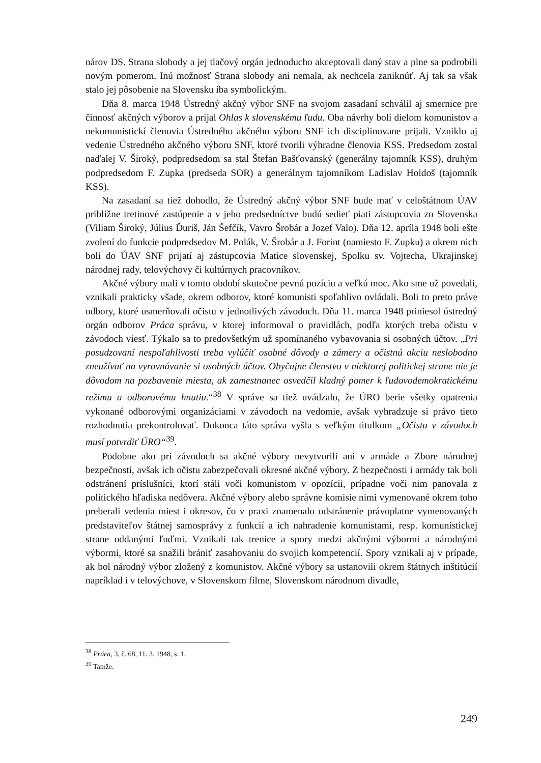nárov DS. Strana slobody a jej tlačový orgán jednoducho akceptovali daný stav a plne sa podrobili novým pomerom. Inú možnosť Strana slobody ani nemala, ak nechcela zaniknúť. Aj tak sa však stalo jej pôsobenie na Slovensku iba symbolickým.
Dňa 8. marca 1948 Ústredný akčný výbor SNF na svojom zasadaní schválil aj smernice pre činnosť akčných výborov a prijal Ohlas k slovenskému ľudu. Oba návrhy boli dielom komunistov a nekomunistickí členovia Ústredného akčného výboru SNF ich disciplinovane prijali. Vzniklo aj vedenie Ústredného akčného výboru SNF, ktoré tvorili výhradne členovia KSS. Predsedom zostal naďalej V. Široký, podpredsedom sa stal Štefan Bašťovanský (generálny tajomník KSS), druhým podpredsedom F. Zupka (predseda SOR) a generálnym tajomníkom Ladislav Holdoš (tajomník KSS).
Na zasadaní sa tiež dohodlo, že Ústredný akčný výbor SNF bude mať v celoštátnom ÚAV približne tretinové zastúpenie a v jeho predsedníctve budú sedieť piati zástupcovia zo Slovenska (Viliam Široký, Július Ďuriš, Ján Šefčík, Vavro Šrobár a Jozef Valo). Dňa 12. apríla 1948 boli ešte zvolení do funkcie podpredsedov M. Polák, V. Šrobár a J. Forint (namiesto F. Zupku) a okrem nich boli do ÚAV SNF prijatí aj zástupcovia Matice slovenskej, Spolku sv. Vojtecha, Ukrajinskej národnej rady, telovýchovy či kultúrnych pracovníkov.
Akčné výbory mali v tomto období skutočne pevnú pozíciu a veľkú moc. Ako sme už povedali, vznikali prakticky všade, okrem odborov, ktoré komunisti spoľahlivo ovládali. Boli to preto práve odbory, ktoré usmerňovali očistu v jednotlivých závodoch. Dňa 11. marca 1948 priniesol ústredný orgán odborov Práca správu, v ktorej informoval o pravidlách, podľa ktorých treba očistu v závodoch viesť. Týkalo sa to predovšetkým už spomínaného vybavovania si osobných účtov. „Pri posudzovaní nespoľahlivosti treba vylúčiť osobné dôvody a zámery a očistnú akciu neslobodno zneužívať na vyrovnávanie si osobných účtov. Obyčajne členstvo v niektorej politickej strane nie je dôvodom na pozbavenie miesta, ak zamestnanec osvedčil kladný pomer k ľudovodemokratickému režimu a odborovému hnutiu.“<sup>38</sup> V správe sa tiež uvádzalo, že ÚRO berie všetky opatrenia vykonané odborovými organizáciami v závodoch na vedomie, avšak vyhradzuje si právo tieto rozhodnutia prekontrolovať. Dokonca táto správa vyšla s veľkým titulkom „Očistu v závodoch musí potvrdiť ÚRO“<sup>39</sup>.
Podobne ako pri závodoch sa akčné výbory nevytvorili ani v armáde a Zbore národnej bezpečnosti, avšak ich očistu zabezpečovali okresné akčné výbory. Z bezpečnosti i armády tak boli odstránení príslušníci, ktorí stáli voči komunistom v opozícii, prípadne voči nim panovala z politického hľadiska nedôvera. Akčné výbory alebo správne komisie nimi vymenované okrem toho preberali vedenia miest i okresov, čo v praxi znamenalo odstránenie právoplatne vymenovaných predstaviteľov štátnej samosprávy z funkcií a ich nahradenie komunistami, resp. komunistickej strane oddanými ľuďmi. Vznikali tak trenice a spory medzi akčnými výbormi a národnými výbormi, ktoré sa snažili brániť zasahovaniu do svojich kompetencií. Spory vznikali aj v prípade, ak bol národný výbor zložený z komunistov. Akčné výbory sa ustanovili okrem štátnych inštitúcií napríklad i v telovýchove, v Slovenskom filme, Slovenskom národnom divadle,
<sup>38</sup> Práca, 3, č. 68, 11. 3. 1948, s. 1.
<sup>39</sup> Tamže.
249